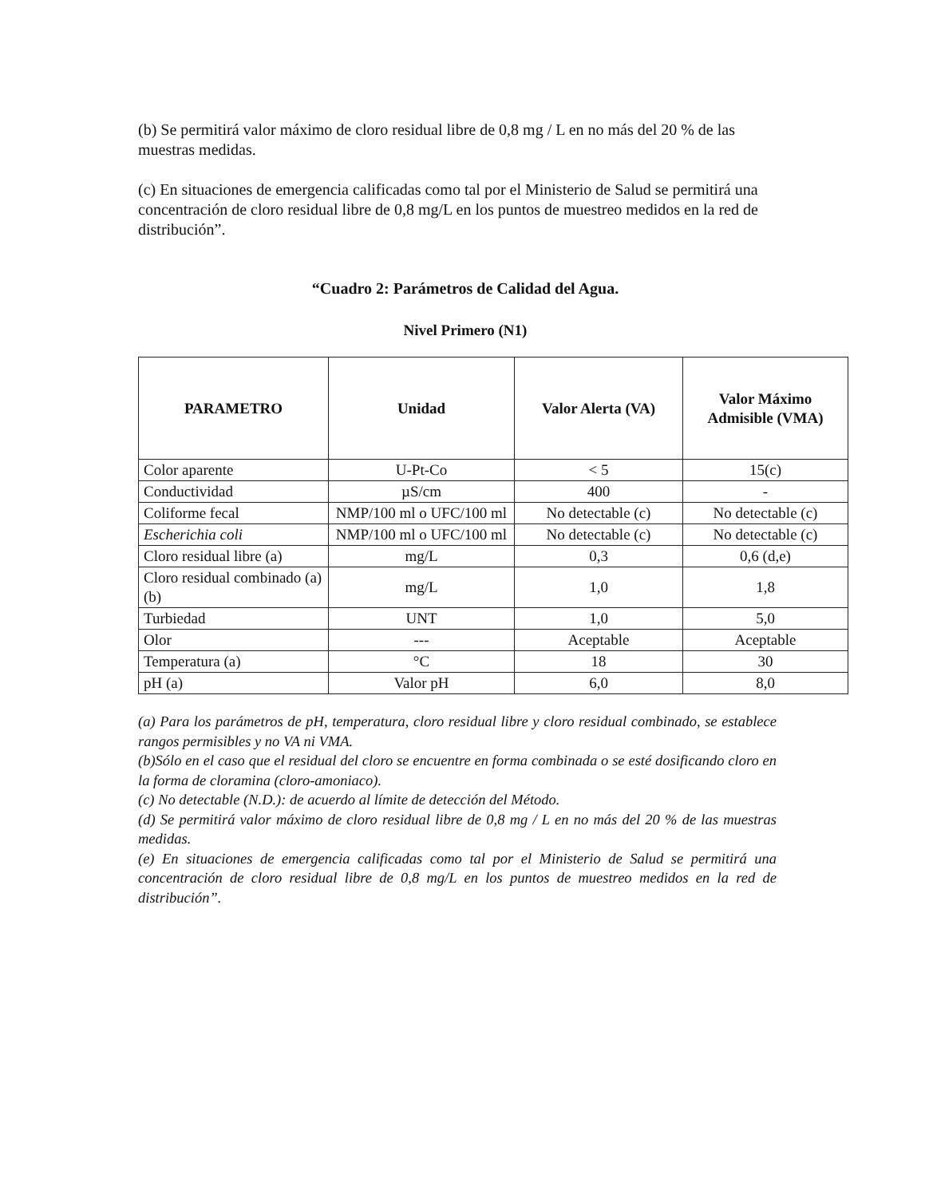(b) Se permitirá valor máximo de cloro residual libre de 0,8 mg / L en no más del 20 % de las muestras medidas.
(c) En situaciones de emergencia calificadas como tal por el Ministerio de Salud se permitirá una concentración de cloro residual libre de 0,8 mg/L en los puntos de muestreo medidos en la red de distribución”.
“Cuadro 2: Parámetros de Calidad del Agua.
Nivel Primero (N1)
| PARAMETRO | Unidad | Valor Alerta (VA) | Valor Máximo Admisible (VMA) |
| --- | --- | --- | --- |
| Color aparente | U-Pt-Co | < 5 | 15(c) |
| Conductividad | µS/cm | 400 | - |
| Coliforme fecal | NMP/100 ml o UFC/100 ml | No detectable (c) | No detectable (c) |
| Escherichia coli | NMP/100 ml o UFC/100 ml | No detectable (c) | No detectable (c) |
| Cloro residual libre (a) | mg/L | 0,3 | 0,6 (d,e) |
| Cloro residual combinado (a) (b) | mg/L | 1,0 | 1,8 |
| Turbiedad | UNT | 1,0 | 5,0 |
| Olor | --- | Aceptable | Aceptable |
| Temperatura (a) | °C | 18 | 30 |
| pH (a) | Valor pH | 6,0 | 8,0 |
(a) Para los parámetros de pH, temperatura, cloro residual libre y cloro residual combinado, se establece rangos permisibles y no VA ni VMA.
(b)Sólo en el caso que el residual del cloro se encuentre en forma combinada o se esté dosificando cloro en la forma de cloramina (cloro-amoniaco).
(c) No detectable (N.D.): de acuerdo al límite de detección del Método.
(d) Se permitirá valor máximo de cloro residual libre de 0,8 mg / L en no más del 20 % de las muestras medidas.
(e) En situaciones de emergencia calificadas como tal por el Ministerio de Salud se permitirá una concentración de cloro residual libre de 0,8 mg/L en los puntos de muestreo medidos en la red de distribución”.